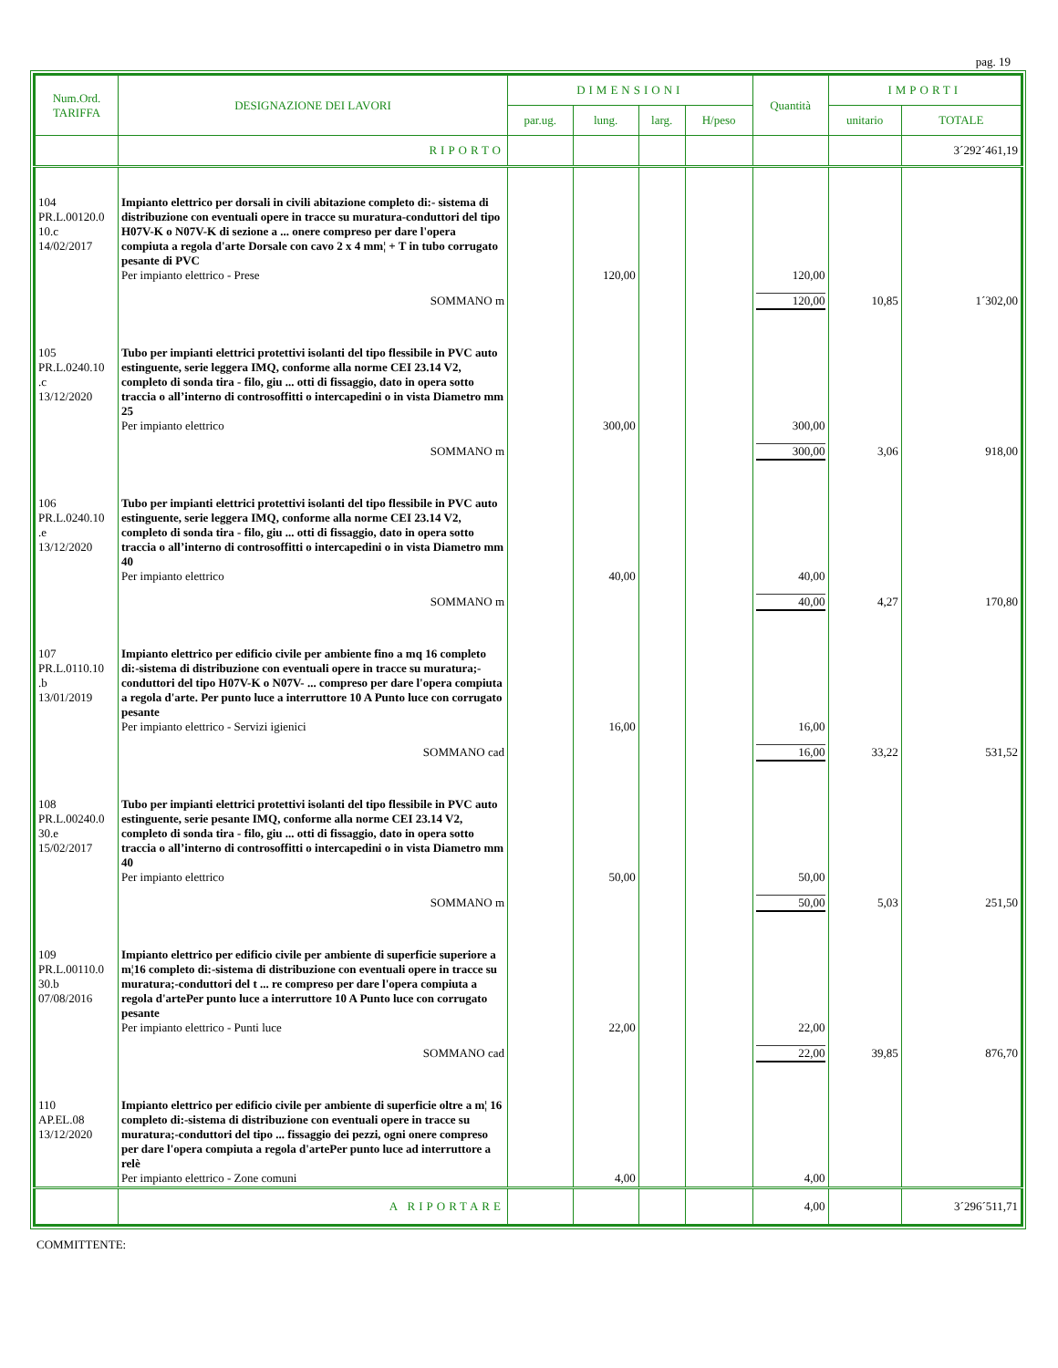pag. 19
| Num.Ord. TARIFFA | DESIGNAZIONE DEI LAVORI | DIMENSIONI | | | | Quantità | IMPORTI | |
| --- | --- | --- | --- | --- | --- | --- | --- | --- |
| | | par.ug. | lung. | larg. | H/peso | | unitario | TOTALE |
| | RIPORTO | | | | | | | 3´292´461,19 |
| 104 PR.L.00120.0 10.c 14/02/2017 | Impianto elettrico per dorsali in civili abitazione completo di:- sistema di distribuzione con eventuali opere in tracce su muratura-conduttori del tipo H07V-K o N07V-K di sezione a ... onere compreso per dare l'opera compiuta a regola d'arte Dorsale con cavo 2 x 4 mm¦ + T in tubo corrugato pesante di PVC Per impianto elettrico - Prese | | 120,00 | | | 120,00 | | |
| | SOMMANO m | | | | | 120,00 | 10,85 | 1´302,00 |
| 105 PR.L.0240.10 .c 13/12/2020 | Tubo per impianti elettrici protettivi isolanti del tipo flessibile in PVC auto estinguente, serie leggera IMQ, conforme alla norme CEI 23.14 V2, completo di sonda tira - filo, giu ... otti di fissaggio, dato in opera sotto traccia o all’interno di controsoffitti o intercapedini o in vista Diametro mm 25 Per impianto elettrico | | 300,00 | | | 300,00 | | |
| | SOMMANO m | | | | | 300,00 | 3,06 | 918,00 |
| 106 PR.L.0240.10 .e 13/12/2020 | Tubo per impianti elettrici protettivi isolanti del tipo flessibile in PVC auto estinguente, serie leggera IMQ, conforme alla norme CEI 23.14 V2, completo di sonda tira - filo, giu ... otti di fissaggio, dato in opera sotto traccia o all’interno di controsoffitti o intercapedini o in vista Diametro mm 40 Per impianto elettrico | | 40,00 | | | 40,00 | | |
| | SOMMANO m | | | | | 40,00 | 4,27 | 170,80 |
| 107 PR.L.0110.10 .b 13/01/2019 | Impianto elettrico per edificio civile per ambiente fino a mq 16 completo di:-sistema di distribuzione con eventuali opere in tracce su muratura;-conduttori del tipo H07V-K o N07V- ... compreso per dare l'opera compiuta a regola d'arte. Per punto luce a interruttore 10 A Punto luce con corrugato pesante Per impianto elettrico - Servizi igienici | | 16,00 | | | 16,00 | | |
| | SOMMANO cad | | | | | 16,00 | 33,22 | 531,52 |
| 108 PR.L.00240.0 30.e 15/02/2017 | Tubo per impianti elettrici protettivi isolanti del tipo flessibile in PVC auto estinguente, serie pesante IMQ, conforme alla norme CEI 23.14 V2, completo di sonda tira - filo, giu ... otti di fissaggio, dato in opera sotto traccia o all’interno di controsoffitti o intercapedini o in vista Diametro mm 40 Per impianto elettrico | | 50,00 | | | 50,00 | | |
| | SOMMANO m | | | | | 50,00 | 5,03 | 251,50 |
| 109 PR.L.00110.0 30.b 07/08/2016 | Impianto elettrico per edificio civile per ambiente di superficie superiore a m¦16 completo di:-sistema di distribuzione con eventuali opere in tracce su muratura;-conduttori del t ... re compreso per dare l'opera compiuta a regola d'artePer punto luce a interruttore 10 A Punto luce con corrugato pesante Per impianto elettrico - Punti luce | | 22,00 | | | 22,00 | | |
| | SOMMANO cad | | | | | 22,00 | 39,85 | 876,70 |
| 110 AP.EL.08 13/12/2020 | Impianto elettrico per edificio civile per ambiente di superficie oltre a m¦ 16 completo di:-sistema di distribuzione con eventuali opere in tracce su muratura;-conduttori del tipo ... fissaggio dei pezzi, ogni onere compreso per dare l'opera compiuta a regola d'artePer punto luce ad interruttore a relè Per impianto elettrico - Zone comuni | | 4,00 | | | 4,00 | | |
| | A RIPORTARE | | | | | 4,00 | | 3´296´511,71 |
COMMITTENTE: